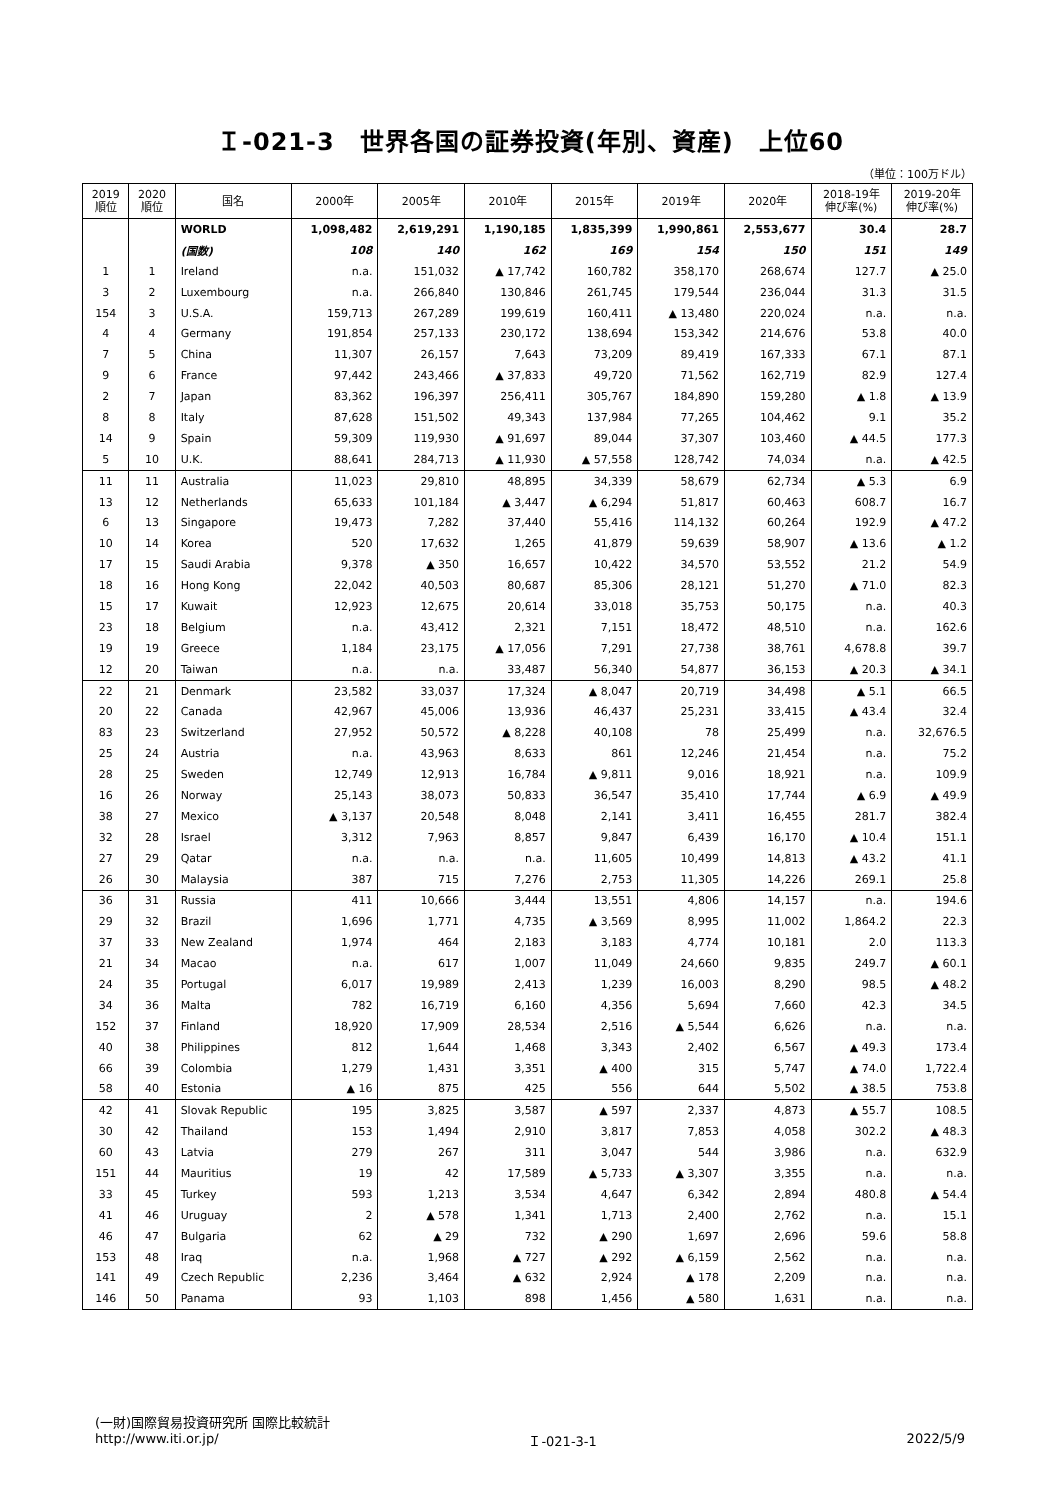Ｉ-021-3　世界各国の証券投資(年別、資産)　上位60
（単位：100万ドル）
| 2019 順位 | 2020 順位 | 国名 | 2000年 | 2005年 | 2010年 | 2015年 | 2019年 | 2020年 | 2018-19年 伸び率(%) | 2019-20年 伸び率(%) |
| --- | --- | --- | --- | --- | --- | --- | --- | --- | --- | --- |
| | | WORLD | 1,098,482 | 2,619,291 | 1,190,185 | 1,835,399 | 1,990,861 | 2,553,677 | 30.4 | 28.7 |
| | | (国数) | 108 | 140 | 162 | 169 | 154 | 150 | 151 | 149 |
| 1 | 1 | Ireland | n.a. | 151,032 | ▲ 17,742 | 160,782 | 358,170 | 268,674 | 127.7 | ▲ 25.0 |
| 3 | 2 | Luxembourg | n.a. | 266,840 | 130,846 | 261,745 | 179,544 | 236,044 | 31.3 | 31.5 |
| 154 | 3 | U.S.A. | 159,713 | 267,289 | 199,619 | 160,411 | ▲ 13,480 | 220,024 | n.a. | n.a. |
| 4 | 4 | Germany | 191,854 | 257,133 | 230,172 | 138,694 | 153,342 | 214,676 | 53.8 | 40.0 |
| 7 | 5 | China | 11,307 | 26,157 | 7,643 | 73,209 | 89,419 | 167,333 | 67.1 | 87.1 |
| 9 | 6 | France | 97,442 | 243,466 | ▲ 37,833 | 49,720 | 71,562 | 162,719 | 82.9 | 127.4 |
| 2 | 7 | Japan | 83,362 | 196,397 | 256,411 | 305,767 | 184,890 | 159,280 | ▲ 1.8 | ▲ 13.9 |
| 8 | 8 | Italy | 87,628 | 151,502 | 49,343 | 137,984 | 77,265 | 104,462 | 9.1 | 35.2 |
| 14 | 9 | Spain | 59,309 | 119,930 | ▲ 91,697 | 89,044 | 37,307 | 103,460 | ▲ 44.5 | 177.3 |
| 5 | 10 | U.K. | 88,641 | 284,713 | ▲ 11,930 | ▲ 57,558 | 128,742 | 74,034 | n.a. | ▲ 42.5 |
| 11 | 11 | Australia | 11,023 | 29,810 | 48,895 | 34,339 | 58,679 | 62,734 | ▲ 5.3 | 6.9 |
| 13 | 12 | Netherlands | 65,633 | 101,184 | ▲ 3,447 | ▲ 6,294 | 51,817 | 60,463 | 608.7 | 16.7 |
| 6 | 13 | Singapore | 19,473 | 7,282 | 37,440 | 55,416 | 114,132 | 60,264 | 192.9 | ▲ 47.2 |
| 10 | 14 | Korea | 520 | 17,632 | 1,265 | 41,879 | 59,639 | 58,907 | ▲ 13.6 | ▲ 1.2 |
| 17 | 15 | Saudi Arabia | 9,378 | ▲ 350 | 16,657 | 10,422 | 34,570 | 53,552 | 21.2 | 54.9 |
| 18 | 16 | Hong Kong | 22,042 | 40,503 | 80,687 | 85,306 | 28,121 | 51,270 | ▲ 71.0 | 82.3 |
| 15 | 17 | Kuwait | 12,923 | 12,675 | 20,614 | 33,018 | 35,753 | 50,175 | n.a. | 40.3 |
| 23 | 18 | Belgium | n.a. | 43,412 | 2,321 | 7,151 | 18,472 | 48,510 | n.a. | 162.6 |
| 19 | 19 | Greece | 1,184 | 23,175 | ▲ 17,056 | 7,291 | 27,738 | 38,761 | 4,678.8 | 39.7 |
| 12 | 20 | Taiwan | n.a. | n.a. | 33,487 | 56,340 | 54,877 | 36,153 | ▲ 20.3 | ▲ 34.1 |
| 22 | 21 | Denmark | 23,582 | 33,037 | 17,324 | ▲ 8,047 | 20,719 | 34,498 | ▲ 5.1 | 66.5 |
| 20 | 22 | Canada | 42,967 | 45,006 | 13,936 | 46,437 | 25,231 | 33,415 | ▲ 43.4 | 32.4 |
| 83 | 23 | Switzerland | 27,952 | 50,572 | ▲ 8,228 | 40,108 | 78 | 25,499 | n.a. | 32,676.5 |
| 25 | 24 | Austria | n.a. | 43,963 | 8,633 | 861 | 12,246 | 21,454 | n.a. | 75.2 |
| 28 | 25 | Sweden | 12,749 | 12,913 | 16,784 | ▲ 9,811 | 9,016 | 18,921 | n.a. | 109.9 |
| 16 | 26 | Norway | 25,143 | 38,073 | 50,833 | 36,547 | 35,410 | 17,744 | ▲ 6.9 | ▲ 49.9 |
| 38 | 27 | Mexico | ▲ 3,137 | 20,548 | 8,048 | 2,141 | 3,411 | 16,455 | 281.7 | 382.4 |
| 32 | 28 | Israel | 3,312 | 7,963 | 8,857 | 9,847 | 6,439 | 16,170 | ▲ 10.4 | 151.1 |
| 27 | 29 | Qatar | n.a. | n.a. | n.a. | 11,605 | 10,499 | 14,813 | ▲ 43.2 | 41.1 |
| 26 | 30 | Malaysia | 387 | 715 | 7,276 | 2,753 | 11,305 | 14,226 | 269.1 | 25.8 |
| 36 | 31 | Russia | 411 | 10,666 | 3,444 | 13,551 | 4,806 | 14,157 | n.a. | 194.6 |
| 29 | 32 | Brazil | 1,696 | 1,771 | 4,735 | ▲ 3,569 | 8,995 | 11,002 | 1,864.2 | 22.3 |
| 37 | 33 | New Zealand | 1,974 | 464 | 2,183 | 3,183 | 4,774 | 10,181 | 2.0 | 113.3 |
| 21 | 34 | Macao | n.a. | 617 | 1,007 | 11,049 | 24,660 | 9,835 | 249.7 | ▲ 60.1 |
| 24 | 35 | Portugal | 6,017 | 19,989 | 2,413 | 1,239 | 16,003 | 8,290 | 98.5 | ▲ 48.2 |
| 34 | 36 | Malta | 782 | 16,719 | 6,160 | 4,356 | 5,694 | 7,660 | 42.3 | 34.5 |
| 152 | 37 | Finland | 18,920 | 17,909 | 28,534 | 2,516 | ▲ 5,544 | 6,626 | n.a. | n.a. |
| 40 | 38 | Philippines | 812 | 1,644 | 1,468 | 3,343 | 2,402 | 6,567 | ▲ 49.3 | 173.4 |
| 66 | 39 | Colombia | 1,279 | 1,431 | 3,351 | ▲ 400 | 315 | 5,747 | ▲ 74.0 | 1,722.4 |
| 58 | 40 | Estonia | ▲ 16 | 875 | 425 | 556 | 644 | 5,502 | ▲ 38.5 | 753.8 |
| 42 | 41 | Slovak Republic | 195 | 3,825 | 3,587 | ▲ 597 | 2,337 | 4,873 | ▲ 55.7 | 108.5 |
| 30 | 42 | Thailand | 153 | 1,494 | 2,910 | 3,817 | 7,853 | 4,058 | 302.2 | ▲ 48.3 |
| 60 | 43 | Latvia | 279 | 267 | 311 | 3,047 | 544 | 3,986 | n.a. | 632.9 |
| 151 | 44 | Mauritius | 19 | 42 | 17,589 | ▲ 5,733 | ▲ 3,307 | 3,355 | n.a. | n.a. |
| 33 | 45 | Turkey | 593 | 1,213 | 3,534 | 4,647 | 6,342 | 2,894 | 480.8 | ▲ 54.4 |
| 41 | 46 | Uruguay | 2 | ▲ 578 | 1,341 | 1,713 | 2,400 | 2,762 | n.a. | 15.1 |
| 46 | 47 | Bulgaria | 62 | ▲ 29 | 732 | ▲ 290 | 1,697 | 2,696 | 59.6 | 58.8 |
| 153 | 48 | Iraq | n.a. | 1,968 | ▲ 727 | ▲ 292 | ▲ 6,159 | 2,562 | n.a. | n.a. |
| 141 | 49 | Czech Republic | 2,236 | 3,464 | ▲ 632 | 2,924 | ▲ 178 | 2,209 | n.a. | n.a. |
| 146 | 50 | Panama | 93 | 1,103 | 898 | 1,456 | ▲ 580 | 1,631 | n.a. | n.a. |
(一財)国際貿易投資研究所 国際比較統計
http://www.iti.or.jp/ Ｉ-021-3-1 2022/5/9